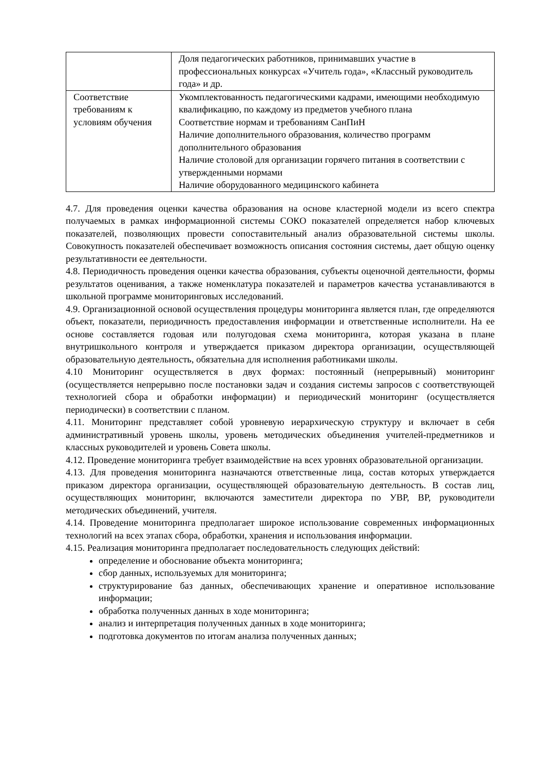| | Доля педагогических работников, принимавших участие в профессиональных конкурсах «Учитель года», «Классный руководитель года» и др. |
| Соответствие требованиям к условиям обучения | Укомплектованность педагогическими кадрами, имеющими необходимую квалификацию, по каждому из предметов учебного плана Соответствие нормам и требованиям СанПиН Наличие дополнительного образования, количество программ дополнительного образования Наличие столовой для организации горячего питания в соответствии с утвержденными нормами Наличие оборудованного медицинского кабинета |
4.7. Для проведения оценки качества образования на основе кластерной модели из всего спектра получаемых в рамках информационной системы СОКО показателей определяется набор ключевых показателей, позволяющих провести сопоставительный анализ образовательной системы школы. Совокупность показателей обеспечивает возможность описания состояния системы, дает общую оценку результативности ее деятельности.
4.8. Периодичность проведения оценки качества образования, субъекты оценочной деятельности, формы результатов оценивания, а также номенклатура показателей и параметров качества устанавливаются в школьной программе мониторинговых исследований.
4.9. Организационной основой осуществления процедуры мониторинга является план, где определяются объект, показатели, периодичность предоставления информации и ответственные исполнители. На ее основе составляется годовая или полугодовая схема мониторинга, которая указана в плане внутришкольного контроля и утверждается приказом директора организации, осуществляющей образовательную деятельность, обязательна для исполнения работниками школы.
4.10 Мониторинг осуществляется в двух формах: постоянный (непрерывный) мониторинг (осуществляется непрерывно после постановки задач и создания системы запросов с соответствующей технологией сбора и обработки информации) и периодический мониторинг (осуществляется периодически) в соответствии с планом.
4.11. Мониторинг представляет собой уровневую иерархическую структуру и включает в себя административный уровень школы, уровень методических объединения учителей-предметников и классных руководителей и уровень Совета школы.
4.12. Проведение мониторинга требует взаимодействие на всех уровнях образовательной организации.
4.13. Для проведения мониторинга назначаются ответственные лица, состав которых утверждается приказом директора организации, осуществляющей образовательную деятельность. В состав лиц, осуществляющих мониторинг, включаются заместители директора по УВР, ВР, руководители методических объединений, учителя.
4.14. Проведение мониторинга предполагает широкое использование современных информационных технологий на всех этапах сбора, обработки, хранения и использования информации.
4.15. Реализация мониторинга предполагает последовательность следующих действий:
определение и обоснование объекта мониторинга;
сбор данных, используемых для мониторинга;
структурирование баз данных, обеспечивающих хранение и оперативное использование информации;
обработка полученных данных в ходе мониторинга;
анализ и интерпретация полученных данных в ходе мониторинга;
подготовка документов по итогам анализа полученных данных;